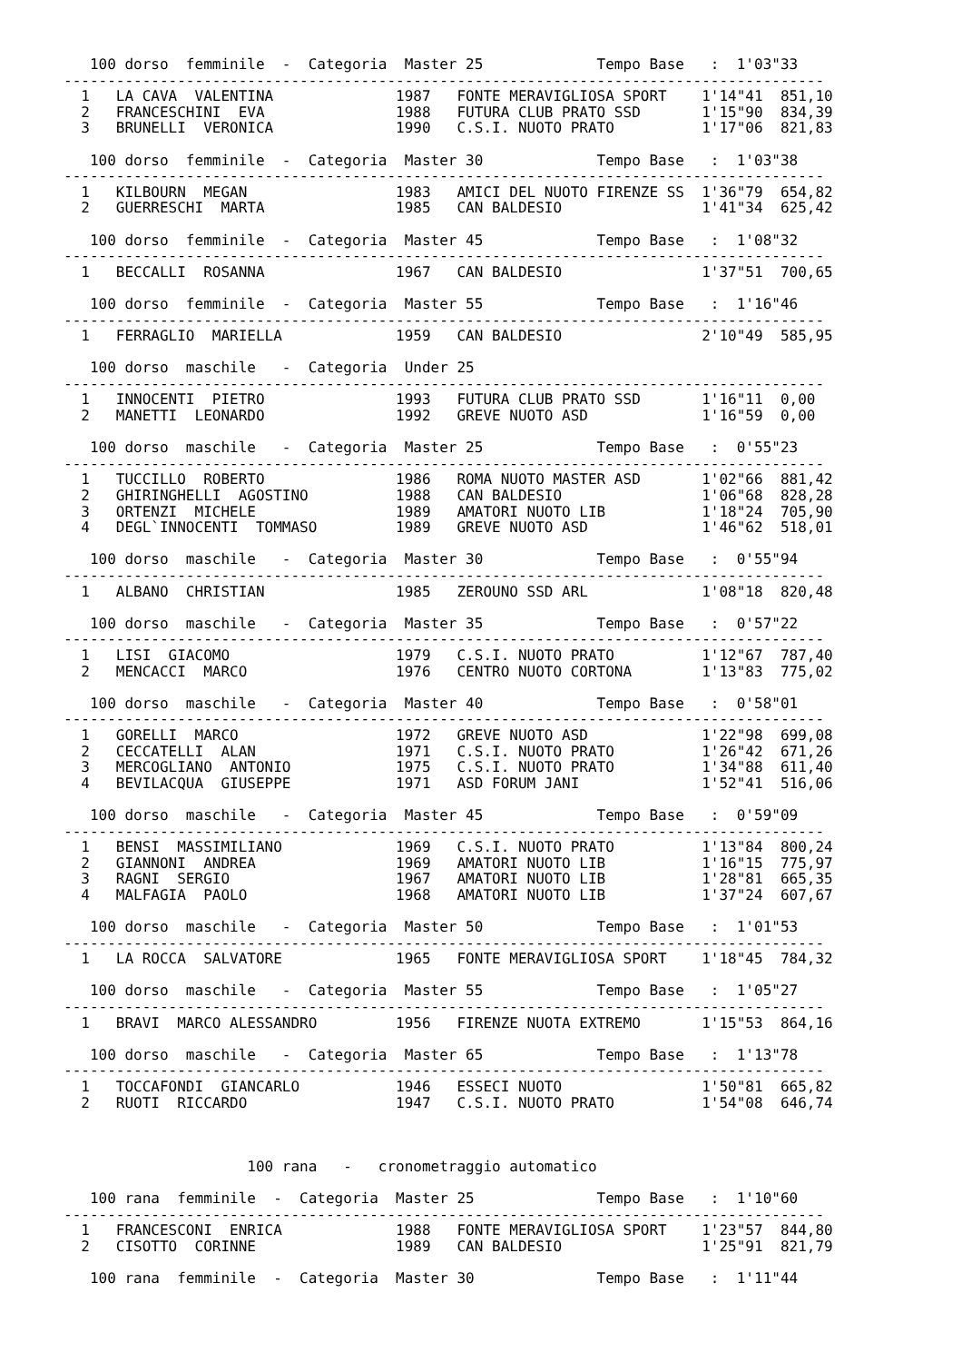100 dorso  femminile  -  Categoria  Master 25             Tempo Base   :  1'03"33
---------------------------------------------------------------------------------------
  1   LA CAVA  VALENTINA              1987   FONTE MERAVIGLIOSA SPORT    1'14"41  851,10
  2   FRANCESCHINI  EVA               1988   FUTURA CLUB PRATO SSD       1'15"90  834,39
  3   BRUNELLI  VERONICA              1990   C.S.I. NUOTO PRATO          1'17"06  821,83

   100 dorso  femminile  -  Categoria  Master 30             Tempo Base   :  1'03"38
---------------------------------------------------------------------------------------
  1   KILBOURN  MEGAN                 1983   AMICI DEL NUOTO FIRENZE SS  1'36"79  654,82
  2   GUERRESCHI  MARTA               1985   CAN BALDESIO                1'41"34  625,42

   100 dorso  femminile  -  Categoria  Master 45             Tempo Base   :  1'08"32
---------------------------------------------------------------------------------------
  1   BECCALLI  ROSANNA               1967   CAN BALDESIO                1'37"51  700,65

   100 dorso  femminile  -  Categoria  Master 55             Tempo Base   :  1'16"46
---------------------------------------------------------------------------------------
  1   FERRAGLIO  MARIELLA             1959   CAN BALDESIO                2'10"49  585,95

   100 dorso  maschile   -  Categoria  Under 25
---------------------------------------------------------------------------------------
  1   INNOCENTI  PIETRO               1993   FUTURA CLUB PRATO SSD       1'16"11  0,00
  2   MANETTI  LEONARDO               1992   GREVE NUOTO ASD             1'16"59  0,00

   100 dorso  maschile   -  Categoria  Master 25             Tempo Base   :  0'55"23
---------------------------------------------------------------------------------------
  1   TUCCILLO  ROBERTO               1986   ROMA NUOTO MASTER ASD       1'02"66  881,42
  2   GHIRINGHELLI  AGOSTINO          1988   CAN BALDESIO                1'06"68  828,28
  3   ORTENZI  MICHELE                1989   AMATORI NUOTO LIB           1'18"24  705,90
  4   DEGL`INNOCENTI  TOMMASO         1989   GREVE NUOTO ASD             1'46"62  518,01

   100 dorso  maschile   -  Categoria  Master 30             Tempo Base   :  0'55"94
---------------------------------------------------------------------------------------
  1   ALBANO  CHRISTIAN               1985   ZEROUNO SSD ARL             1'08"18  820,48

   100 dorso  maschile   -  Categoria  Master 35             Tempo Base   :  0'57"22
---------------------------------------------------------------------------------------
  1   LISI  GIACOMO                   1979   C.S.I. NUOTO PRATO          1'12"67  787,40
  2   MENCACCI  MARCO                 1976   CENTRO NUOTO CORTONA        1'13"83  775,02

   100 dorso  maschile   -  Categoria  Master 40             Tempo Base   :  0'58"01
---------------------------------------------------------------------------------------
  1   GORELLI  MARCO                  1972   GREVE NUOTO ASD             1'22"98  699,08
  2   CECCATELLI  ALAN                1971   C.S.I. NUOTO PRATO          1'26"42  671,26
  3   MERCOGLIANO  ANTONIO            1975   C.S.I. NUOTO PRATO          1'34"88  611,40
  4   BEVILACQUA  GIUSEPPE            1971   ASD FORUM JANI              1'52"41  516,06

   100 dorso  maschile   -  Categoria  Master 45             Tempo Base   :  0'59"09
---------------------------------------------------------------------------------------
  1   BENSI  MASSIMILIANO             1969   C.S.I. NUOTO PRATO          1'13"84  800,24
  2   GIANNONI  ANDREA                1969   AMATORI NUOTO LIB           1'16"15  775,97
  3   RAGNI  SERGIO                   1967   AMATORI NUOTO LIB           1'28"81  665,35
  4   MALFAGIA  PAOLO                 1968   AMATORI NUOTO LIB           1'37"24  607,67

   100 dorso  maschile   -  Categoria  Master 50             Tempo Base   :  1'01"53
---------------------------------------------------------------------------------------
  1   LA ROCCA  SALVATORE             1965   FONTE MERAVIGLIOSA SPORT    1'18"45  784,32

   100 dorso  maschile   -  Categoria  Master 55             Tempo Base   :  1'05"27
---------------------------------------------------------------------------------------
  1   BRAVI  MARCO ALESSANDRO         1956   FIRENZE NUOTA EXTREMO       1'15"53  864,16

   100 dorso  maschile   -  Categoria  Master 65             Tempo Base   :  1'13"78
---------------------------------------------------------------------------------------
  1   TOCCAFONDI  GIANCARLO           1946   ESSECI NUOTO                1'50"81  665,82
  2   RUOTI  RICCARDO                 1947   C.S.I. NUOTO PRATO          1'54"08  646,74



                     100 rana   -   cronometraggio automatico

   100 rana  femminile  -  Categoria  Master 25              Tempo Base   :  1'10"60
---------------------------------------------------------------------------------------
  1   FRANCESCONI  ENRICA             1988   FONTE MERAVIGLIOSA SPORT    1'23"57  844,80
  2   CISOTTO  CORINNE                1989   CAN BALDESIO                1'25"91  821,79

   100 rana  femminile  -  Categoria  Master 30              Tempo Base   :  1'11"44